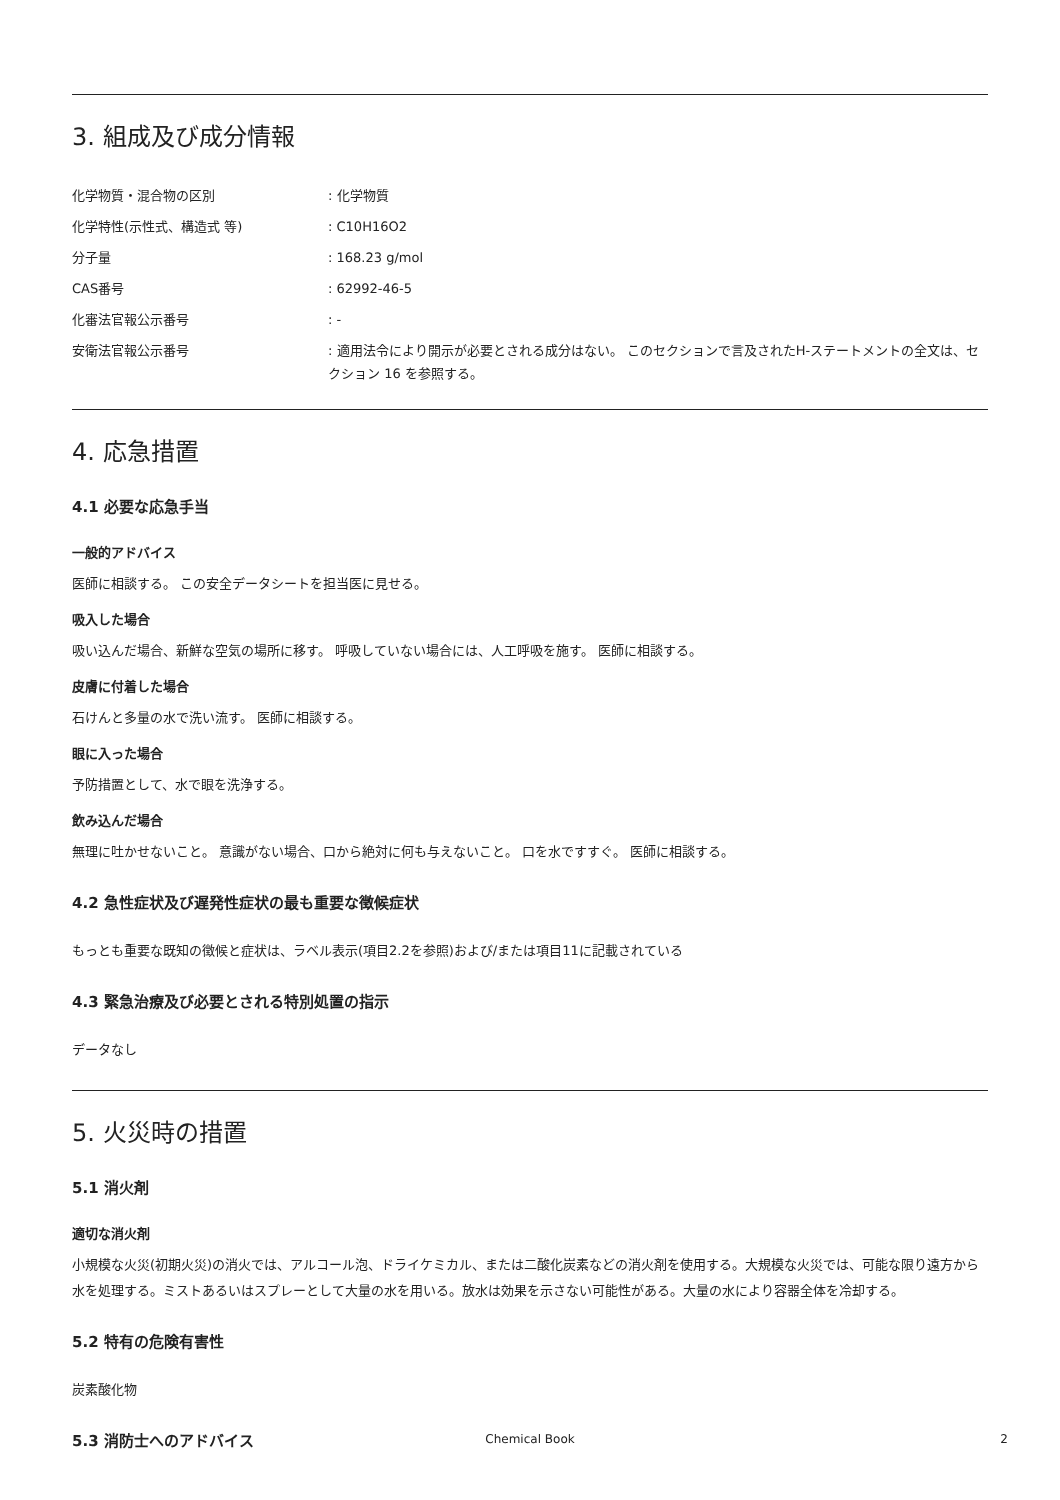3. 組成及び成分情報
| 化学物質・混合物の区別 | : 化学物質 |
| 化学特性(示性式、構造式 等) | : C10H16O2 |
| 分子量 | : 168.23 g/mol |
| CAS番号 | : 62992-46-5 |
| 化審法官報公示番号 | : - |
| 安衛法官報公示番号 | : 適用法令により開示が必要とされる成分はない。 このセクションで言及されたH-ステートメントの全文は、セクション 16 を参照する。 |
4. 応急措置
4.1 必要な応急手当
一般的アドバイス
医師に相談する。 この安全データシートを担当医に見せる。
吸入した場合
吸い込んだ場合、新鮮な空気の場所に移す。 呼吸していない場合には、人工呼吸を施す。 医師に相談する。
皮膚に付着した場合
石けんと多量の水で洗い流す。 医師に相談する。
眼に入った場合
予防措置として、水で眼を洗浄する。
飲み込んだ場合
無理に吐かせないこと。 意識がない場合、口から絶対に何も与えないこと。 口を水ですすぐ。 医師に相談する。
4.2 急性症状及び遅発性症状の最も重要な徴候症状
もっとも重要な既知の徴候と症状は、ラベル表示(項目2.2を参照)および/または項目11に記載されている
4.3 緊急治療及び必要とされる特別処置の指示
データなし
5. 火災時の措置
5.1 消火剤
適切な消火剤
小規模な火災(初期火災)の消火では、アルコール泡、ドライケミカル、または二酸化炭素などの消火剤を使用する。大規模な火災では、可能な限り遠方から水を処理する。ミストあるいはスプレーとして大量の水を用いる。放水は効果を示さない可能性がある。大量の水により容器全体を冷却する。
5.2 特有の危険有害性
炭素酸化物
5.3 消防士へのアドバイス
Chemical Book 2